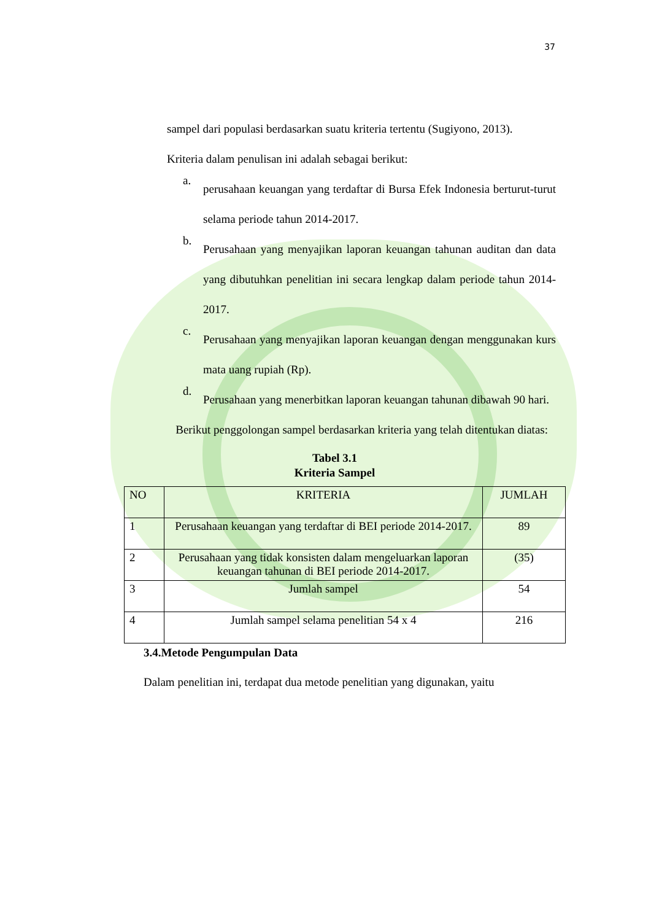37
sampel dari populasi berdasarkan suatu kriteria tertentu (Sugiyono, 2013).
Kriteria dalam penulisan ini adalah sebagai berikut:
a.
perusahaan keuangan yang terdaftar di Bursa Efek Indonesia berturut-turut selama periode tahun 2014-2017.
b.
Perusahaan yang menyajikan laporan keuangan tahunan auditan dan data yang dibutuhkan penelitian ini secara lengkap dalam periode tahun 2014-2017.
c.
Perusahaan yang menyajikan laporan keuangan dengan menggunakan kurs mata uang rupiah (Rp).
d.
Perusahaan yang menerbitkan laporan keuangan tahunan dibawah 90 hari.
Berikut penggolongan sampel berdasarkan kriteria yang telah ditentukan diatas:
Tabel 3.1
Kriteria Sampel
| NO | KRITERIA | JUMLAH |
| 1 | Perusahaan keuangan yang terdaftar di BEI periode 2014-2017. | 89 |
| 2 | Perusahaan yang tidak konsisten dalam mengeluarkan laporan keuangan tahunan di BEI periode 2014-2017. | (35) |
| 3 | Jumlah sampel | 54 |
| 4 | Jumlah sampel selama penelitian 54 x 4 | 216 |
3.4.Metode Pengumpulan Data
Dalam penelitian ini, terdapat dua metode penelitian yang digunakan, yaitu